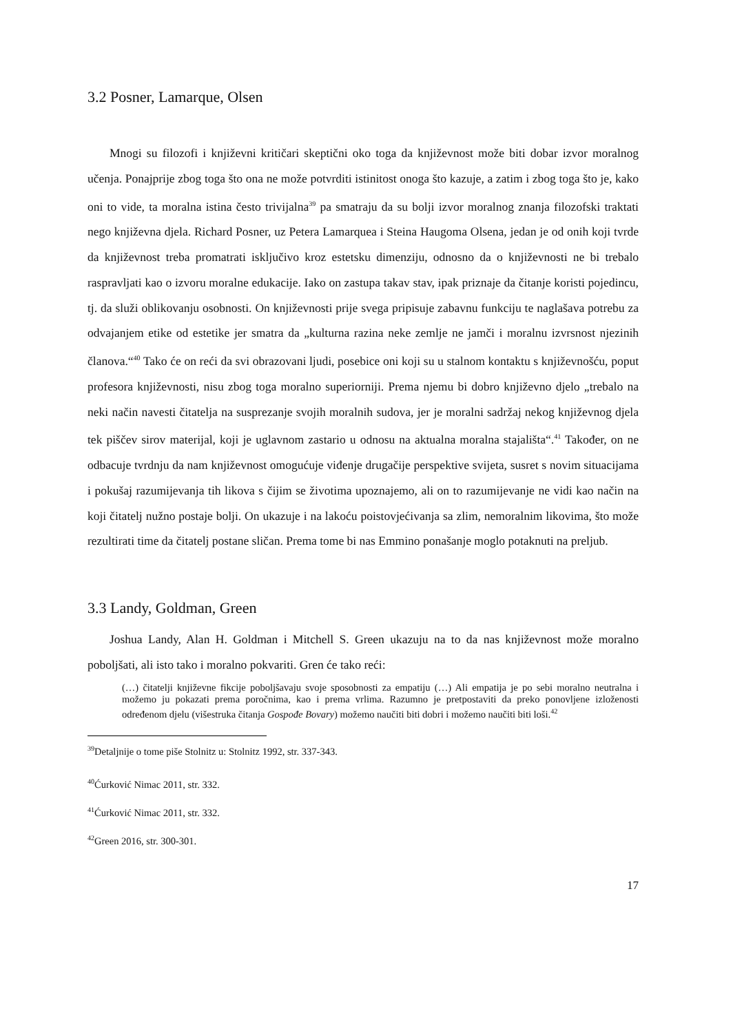3.2 Posner, Lamarque, Olsen
Mnogi su filozofi i književni kritičari skeptični oko toga da književnost može biti dobar izvor moralnog učenja. Ponajprije zbog toga što ona ne može potvrditi istinitost onoga što kazuje, a zatim i zbog toga što je, kako oni to vide, ta moralna istina često trivijalna<sup>39</sup> pa smatraju da su bolji izvor moralnog znanja filozofski traktati nego književna djela. Richard Posner, uz Petera Lamarquea i Steina Haugoma Olsena, jedan je od onih koji tvrde da književnost treba promatrati isključivo kroz estetsku dimenziju, odnosno da o književnosti ne bi trebalo raspravljati kao o izvoru moralne edukacije. Iako on zastupa takav stav, ipak priznaje da čitanje koristi pojedincu, tj. da služi oblikovanju osobnosti. On književnosti prije svega pripisuje zabavnu funkciju te naglašava potrebu za odvajanjem etike od estetike jer smatra da „kulturna razina neke zemlje ne jamči i moralnu izvrsnost njezinih članova.“<sup>40</sup> Tako će on reći da svi obrazovani ljudi, posebice oni koji su u stalnom kontaktu s književnošću, poput profesora književnosti, nisu zbog toga moralno superiorniji. Prema njemu bi dobro književno djelo „trebalo na neki način navesti čitatelja na susprezanje svojih moralnih sudova, jer je moralni sadržaj nekog književnog djela tek piščev sirov materijal, koji je uglavnom zastario u odnosu na aktualna moralna stajališta“.<sup>41</sup> Također, on ne odbacuje tvrdnju da nam književnost omogućuje viđenje drugačije perspektive svijeta, susret s novim situacijama i pokušaj razumijevanja tih likova s čijim se životima upoznajemo, ali on to razumijevanje ne vidi kao način na koji čitatelj nužno postaje bolji. On ukazuje i na lakoću poistovjećivanja sa zlim, nemoralnim likovima, što može rezultirati time da čitatelj postane sličan. Prema tome bi nas Emmino ponašanje moglo potaknuti na preljub.
3.3 Landy, Goldman, Green
Joshua Landy, Alan H. Goldman i Mitchell S. Green ukazuju na to da nas književnost može moralno poboljšati, ali isto tako i moralno pokvariti. Gren će tako reći:
(…) čitatelji književne fikcije poboljšavaju svoje sposobnosti za empatiju (…) Ali empatija je po sebi moralno neutralna i možemo ju pokazati prema poročnima, kao i prema vrlima. Razumno je pretpostaviti da preko ponovljene izloženosti određenom djelu (višestruka čitanja Gospođe Bovary) možemo naučiti biti dobri i možemo naučiti biti loši.<sup>42</sup>
<sup>39</sup> Detaljnije o tome piše Stolnitz u: Stolnitz 1992, str. 337-343.
<sup>40</sup> Ćurković Nimac 2011, str. 332.
<sup>41</sup> Ćurković Nimac 2011, str. 332.
<sup>42</sup> Green 2016, str. 300-301.
17